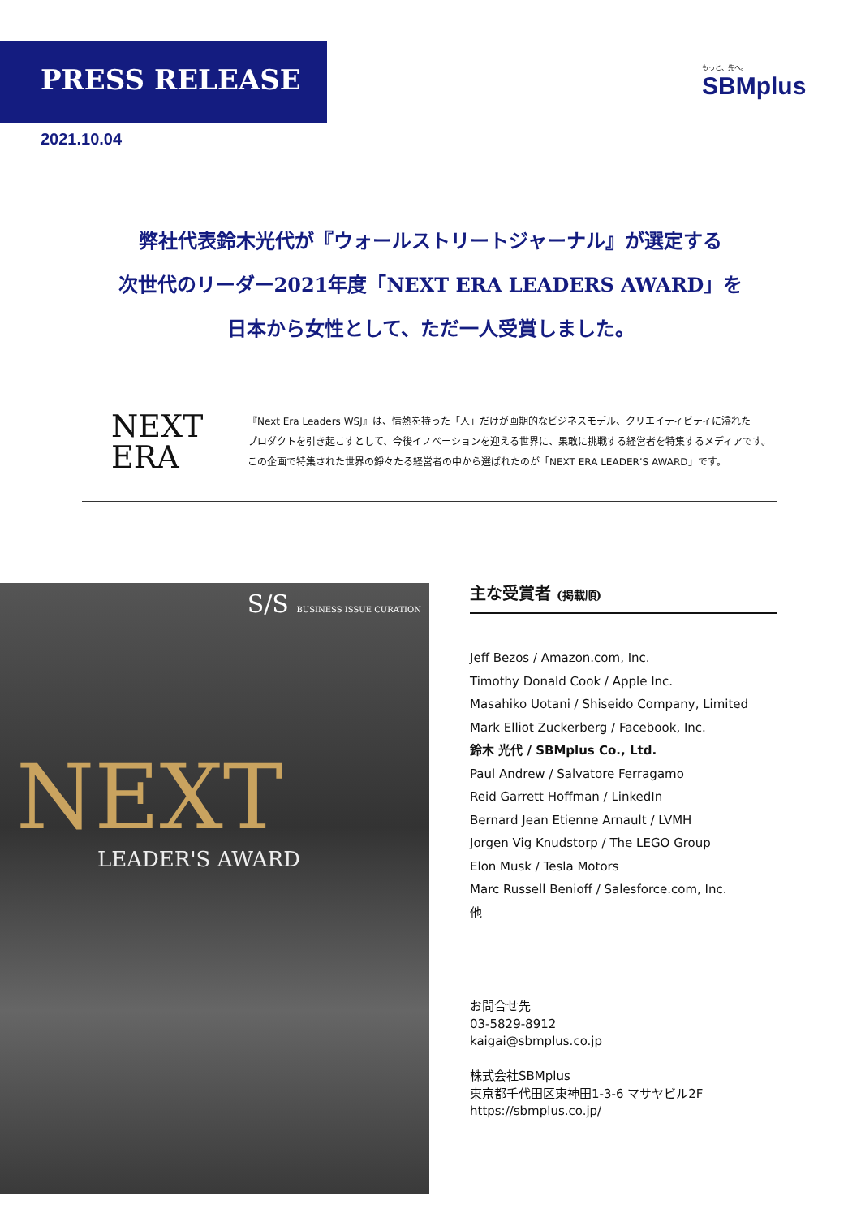PRESS RELEASE
2021.10.04
もっと、先へ。
SBMplus
弊社代表鈴木光代が『ウォールストリートジャーナル』が選定する
次世代のリーダー2021年度「NEXT ERA LEADERS AWARD」を
日本から女性として、ただ一人受賞しました。
NEXT
ERA
『Next Era Leaders WSJ』は、情熱を持った「人」だけが画期的なビジネスモデル、クリエイティビティに溢れた
プロダクトを引き起こすとして、今後イノベーションを迎える世界に、果敢に挑戦する経営者を特集するメディアです。
この企画で特集された世界の錚々たる経営者の中から選ばれたのが「NEXT ERA LEADER’S AWARD」です。
S/S BUSINESS ISSUE CURATION
NEXT
LEADER'S AWARD
主な受賞者 (掲載順)
Jeff Bezos / Amazon.com, Inc.
Timothy Donald Cook / Apple Inc.
Masahiko Uotani / Shiseido Company, Limited
Mark Elliot Zuckerberg / Facebook, Inc.
鈴木 光代 / SBMplus Co., Ltd.
Paul Andrew / Salvatore Ferragamo
Reid Garrett Hoffman / LinkedIn
Bernard Jean Etienne Arnault / LVMH
Jorgen Vig Knudstorp / The LEGO Group
Elon Musk / Tesla Motors
Marc Russell Benioff / Salesforce.com, Inc.
他
お問合せ先
03-5829-8912
kaigai@sbmplus.co.jp
株式会社SBMplus
東京都千代田区東神田1-3-6 マサヤビル2F
https://sbmplus.co.jp/